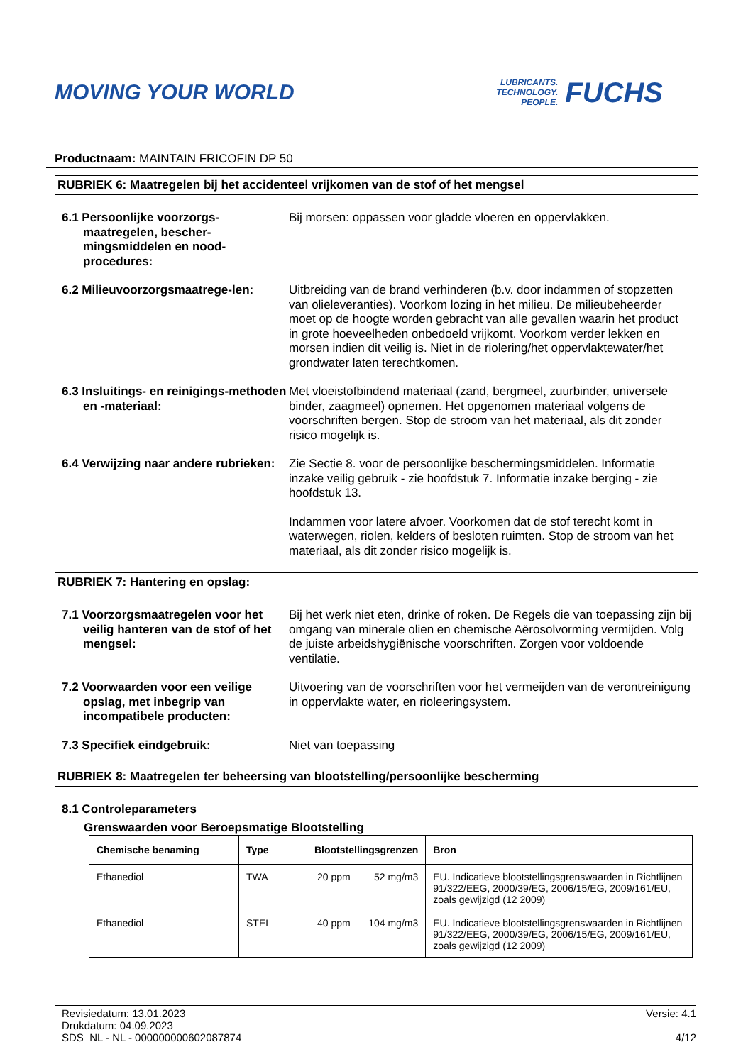MOVING YOUR WORLD
LUBRICANTS.
TECHNOLOGY.
PEOPLE.
FUCHS
Productnaam: MAINTAIN FRICOFIN DP 50
RUBRIEK 6: Maatregelen bij het accidenteel vrijkomen van de stof of het mengsel
6.1 Persoonlijke voorzorgs-maatregelen, bescher-mingsmiddelen en nood-procedures:
Bij morsen: oppassen voor gladde vloeren en oppervlakken.
6.2 Milieuvoorzorgsmaatrege-len:
Uitbreiding van de brand verhinderen (b.v. door indammen of stopzetten van olieleveranties). Voorkom lozing in het milieu. De milieubeheerder moet op de hoogte worden gebracht van alle gevallen waarin het product in grote hoeveelheden onbedoeld vrijkomt. Voorkom verder lekken en morsen indien dit veilig is. Niet in de riolering/het oppervlaktewater/het grondwater laten terechtkomen.
6.3 Insluitings- en reinigings-methoden en -materiaal:
Met vloeistofbindend materiaal (zand, bergmeel, zuurbinder, universele binder, zaagmeel) opnemen. Het opgenomen materiaal volgens de voorschriften bergen. Stop de stroom van het materiaal, als dit zonder risico mogelijk is.
6.4 Verwijzing naar andere rubrieken:
Zie Sectie 8. voor de persoonlijke beschermingsmiddelen. Informatie inzake veilig gebruik - zie hoofdstuk 7. Informatie inzake berging - zie hoofdstuk 13.
Indammen voor latere afvoer. Voorkomen dat de stof terecht komt in waterwegen, riolen, kelders of besloten ruimten. Stop de stroom van het materiaal, als dit zonder risico mogelijk is.
RUBRIEK 7: Hantering en opslag:
7.1 Voorzorgsmaatregelen voor het veilig hanteren van de stof of het mengsel:
Bij het werk niet eten, drinke of roken. De Regels die van toepassing zijn bij omgang van minerale olien en chemische Aërosolvorming vermijden. Volg de juiste arbeidshygiënische voorschriften. Zorgen voor voldoende ventilatie.
7.2 Voorwaarden voor een veilige opslag, met inbegrip van incompatibele producten:
Uitvoering van de voorschriften voor het vermeijden van de verontreinigung in oppervlakte water, en rioleeringsystem.
7.3 Specifiek eindgebruik: Niet van toepassing
RUBRIEK 8: Maatregelen ter beheersing van blootstelling/persoonlijke bescherming
8.1 Controleparameters
Grenswaarden voor Beroepsmatige Blootstelling
| Chemische benaming | Type | Blootstellingsgrenzen | | Bron |
| --- | --- | --- | --- | --- |
| Ethanediol | TWA | 20 ppm | 52 mg/m3 | EU. Indicatieve blootstellingsgrenswaarden in Richtlijnen 91/322/EEG, 2000/39/EG, 2006/15/EG, 2009/161/EU, zoals gewijzigd (12 2009) |
| Ethanediol | STEL | 40 ppm | 104 mg/m3 | EU. Indicatieve blootstellingsgrenswaarden in Richtlijnen 91/322/EEG, 2000/39/EG, 2006/15/EG, 2009/161/EU, zoals gewijzigd (12 2009) |
Revisiedatum: 13.01.2023
Drukdatum: 04.09.2023
SDS_NL - NL - 000000000602087874
Versie: 4.1
4/12